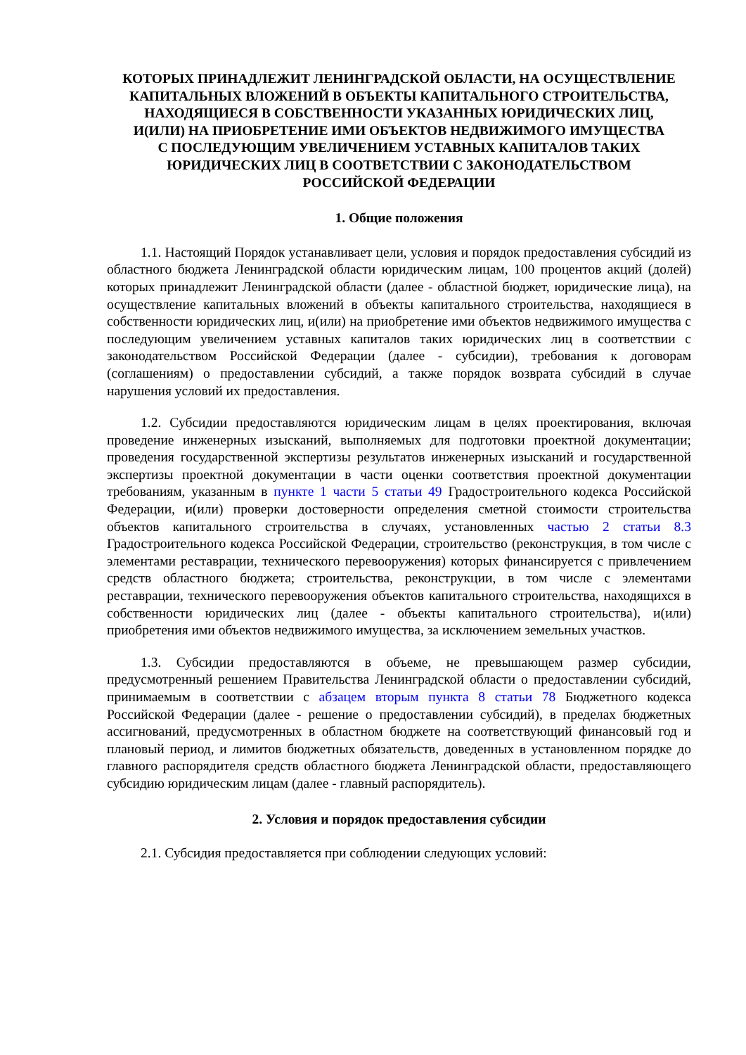КОТОРЫХ ПРИНАДЛЕЖИТ ЛЕНИНГРАДСКОЙ ОБЛАСТИ, НА ОСУЩЕСТВЛЕНИЕ
КАПИТАЛЬНЫХ ВЛОЖЕНИЙ В ОБЪЕКТЫ КАПИТАЛЬНОГО СТРОИТЕЛЬСТВА,
НАХОДЯЩИЕСЯ В СОБСТВЕННОСТИ УКАЗАННЫХ ЮРИДИЧЕСКИХ ЛИЦ,
И(ИЛИ) НА ПРИОБРЕТЕНИЕ ИМИ ОБЪЕКТОВ НЕДВИЖИМОГО ИМУЩЕСТВА
С ПОСЛЕДУЮЩИМ УВЕЛИЧЕНИЕМ УСТАВНЫХ КАПИТАЛОВ ТАКИХ
ЮРИДИЧЕСКИХ ЛИЦ В СООТВЕТСТВИИ С ЗАКОНОДАТЕЛЬСТВОМ
РОССИЙСКОЙ ФЕДЕРАЦИИ
1. Общие положения
1.1. Настоящий Порядок устанавливает цели, условия и порядок предоставления субсидий из областного бюджета Ленинградской области юридическим лицам, 100 процентов акций (долей) которых принадлежит Ленинградской области (далее - областной бюджет, юридические лица), на осуществление капитальных вложений в объекты капитального строительства, находящиеся в собственности юридических лиц, и(или) на приобретение ими объектов недвижимого имущества с последующим увеличением уставных капиталов таких юридических лиц в соответствии с законодательством Российской Федерации (далее - субсидии), требования к договорам (соглашениям) о предоставлении субсидий, а также порядок возврата субсидий в случае нарушения условий их предоставления.
1.2. Субсидии предоставляются юридическим лицам в целях проектирования, включая проведение инженерных изысканий, выполняемых для подготовки проектной документации; проведения государственной экспертизы результатов инженерных изысканий и государственной экспертизы проектной документации в части оценки соответствия проектной документации требованиям, указанным в пункте 1 части 5 статьи 49 Градостроительного кодекса Российской Федерации, и(или) проверки достоверности определения сметной стоимости строительства объектов капитального строительства в случаях, установленных частью 2 статьи 8.3 Градостроительного кодекса Российской Федерации, строительство (реконструкция, в том числе с элементами реставрации, технического перевооружения) которых финансируется с привлечением средств областного бюджета; строительства, реконструкции, в том числе с элементами реставрации, технического перевооружения объектов капитального строительства, находящихся в собственности юридических лиц (далее - объекты капитального строительства), и(или) приобретения ими объектов недвижимого имущества, за исключением земельных участков.
1.3. Субсидии предоставляются в объеме, не превышающем размер субсидии, предусмотренный решением Правительства Ленинградской области о предоставлении субсидий, принимаемым в соответствии с абзацем вторым пункта 8 статьи 78 Бюджетного кодекса Российской Федерации (далее - решение о предоставлении субсидий), в пределах бюджетных ассигнований, предусмотренных в областном бюджете на соответствующий финансовый год и плановый период, и лимитов бюджетных обязательств, доведенных в установленном порядке до главного распорядителя средств областного бюджета Ленинградской области, предоставляющего субсидию юридическим лицам (далее - главный распорядитель).
2. Условия и порядок предоставления субсидии
2.1. Субсидия предоставляется при соблюдении следующих условий: